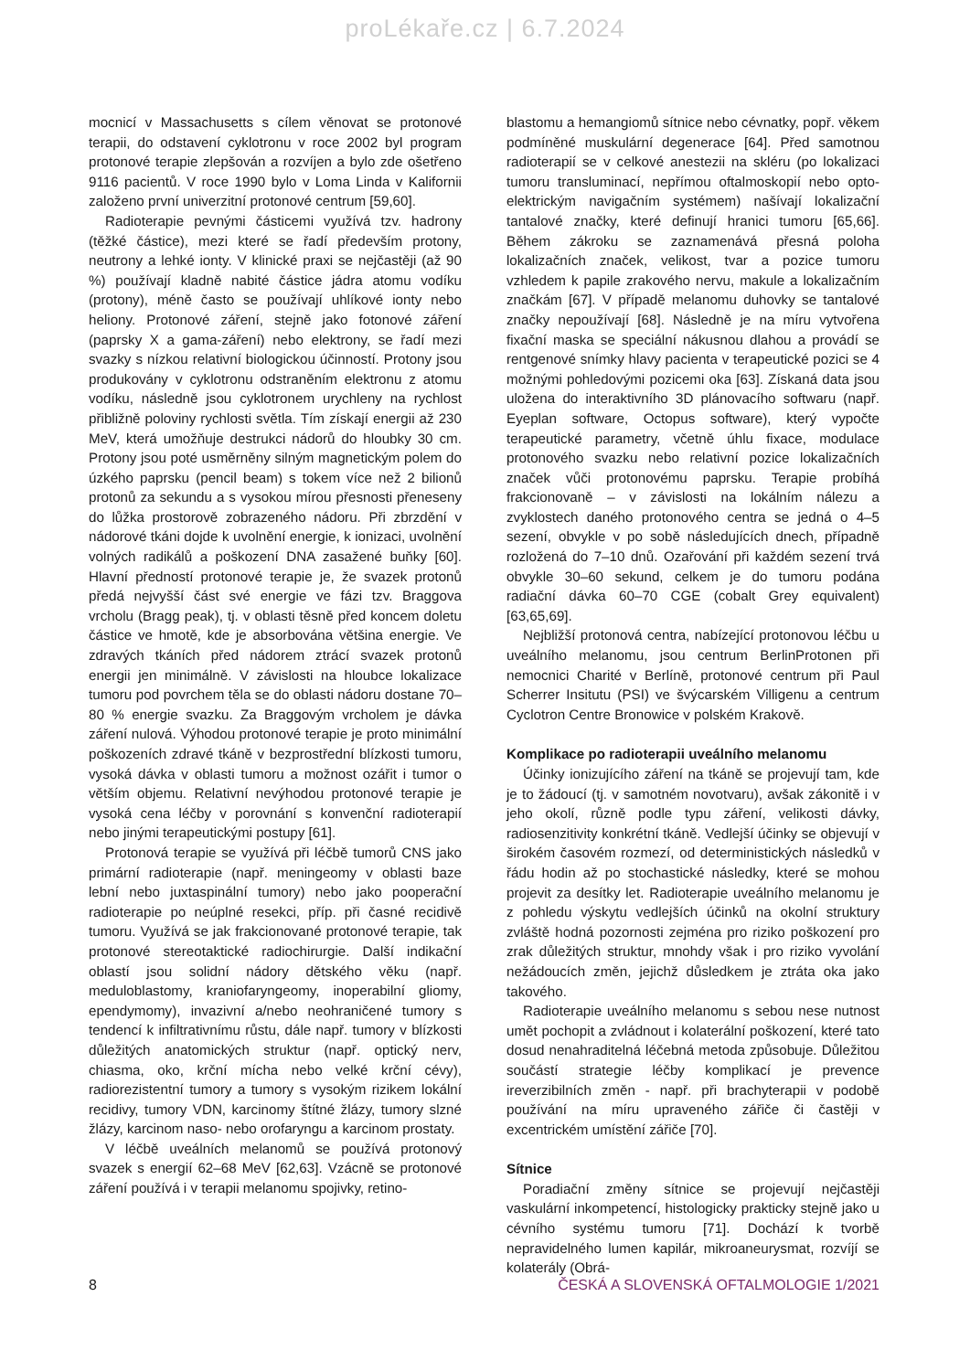proLékaře.cz | 6.7.2024
mocnicí v Massachusetts s cílem věnovat se protonové terapii, do odstavení cyklotronu v roce 2002 byl program protonové terapie zlepšován a rozvíjen a bylo zde ošetřeno 9116 pacientů. V roce 1990 bylo v Loma Linda v Kalifornii založeno první univerzitní protonové centrum [59,60].
Radioterapie pevnými částicemi využívá tzv. hadrony (těžké částice), mezi které se řadí především protony, neutrony a lehké ionty. V klinické praxi se nejčastěji (až 90 %) používají kladně nabité částice jádra atomu vodíku (protony), méně často se používají uhlíkové ionty nebo heliony. Protonové záření, stejně jako fotonové záření (paprsky X a gama-záření) nebo elektrony, se řadí mezi svazky s nízkou relativní biologickou účinností. Protony jsou produkovány v cyklotronu odstraněním elektronu z atomu vodíku, následně jsou cyklotronem urychleny na rychlost přibližně poloviny rychlosti světla. Tím získají energii až 230 MeV, která umožňuje destrukci nádorů do hloubky 30 cm. Protony jsou poté usměrněny silným magnetickým polem do úzkého paprsku (pencil beam) s tokem více než 2 bilionů protonů za sekundu a s vysokou mírou přesnosti přeneseny do lůžka prostorově zobrazeného nádoru. Při zbrzdění v nádorové tkáni dojde k uvolnění energie, k ionizaci, uvolnění volných radikálů a poškození DNA zasažené buňky [60]. Hlavní předností protonové terapie je, že svazek protonů předá nejvyšší část své energie ve fázi tzv. Braggova vrcholu (Bragg peak), tj. v oblasti těsně před koncem doletu částice ve hmotě, kde je absorbována většina energie. Ve zdravých tkáních před nádorem ztrácí svazek protonů energii jen minimálně. V závislosti na hloubce lokalizace tumoru pod povrchem těla se do oblasti nádoru dostane 70–80 % energie svazku. Za Braggovým vrcholem je dávka záření nulová. Výhodou protonové terapie je proto minimální poškozeních zdravé tkáně v bezprostřední blízkosti tumoru, vysoká dávka v oblasti tumoru a možnost ozářit i tumor o větším objemu. Relativní nevýhodou protonové terapie je vysoká cena léčby v porovnání s konvenční radioterapií nebo jinými terapeutickými postupy [61].
Protonová terapie se využívá při léčbě tumorů CNS jako primární radioterapie (např. meningeomy v oblasti baze lební nebo juxtaspinální tumory) nebo jako pooperační radioterapie po neúplné resekci, příp. při časné recidivě tumoru. Využívá se jak frakcionované protonové terapie, tak protonové stereotaktické radiochirurgie. Další indikační oblastí jsou solidní nádory dětského věku (např. meduloblastomy, kraniofaryngeomy, inoperabilní gliomy, ependymomy), invazivní a/nebo neohraničené tumory s tendencí k infiltrativnímu růstu, dále např. tumory v blízkosti důležitých anatomických struktur (např. optický nerv, chiasma, oko, krční mícha nebo velké krční cévy), radiorezistentní tumory a tumory s vysokým rizikem lokální recidivy, tumory VDN, karcinomy štítné žlázy, tumory slzné žlázy, karcinom naso- nebo orofaryngu a karcinom prostaty.
V léčbě uveálních melanomů se používá protonový svazek s energií 62–68 MeV [62,63]. Vzácně se protonové záření používá i v terapii melanomu spojivky, retino-
blastomu a hemangiomů sítnice nebo cévnatky, popř. věkem podmíněné muskulární degenerace [64]. Před samotnou radioterapií se v celkové anestezii na skléru (po lokalizaci tumoru transluminací, nepřímou oftalmoskopií nebo opto-elektrickým navigačním systémem) našívají lokalizační tantalové značky, které definují hranici tumoru [65,66]. Během zákroku se zaznamenává přesná poloha lokalizačních značek, velikost, tvar a pozice tumoru vzhledem k papile zrakového nervu, makule a lokalizačním značkám [67]. V případě melanomu duhovky se tantalové značky nepoužívají [68]. Následně je na míru vytvořena fixační maska se speciální nákusnou dlahou a provádí se rentgenové snímky hlavy pacienta v terapeutické pozici se 4 možnými pohledovými pozicemi oka [63]. Získaná data jsou uložena do interaktivního 3D plánovacího softwaru (např. Eyeplan software, Octopus software), který vypočte terapeutické parametry, včetně úhlu fixace, modulace protonového svazku nebo relativní pozice lokalizačních značek vůči protonovému paprsku. Terapie probíhá frakcionovaně – v závislosti na lokálním nálezu a zvyklostech daného protonového centra se jedná o 4–5 sezení, obvykle v po sobě následujících dnech, případně rozložená do 7–10 dnů. Ozařování při každém sezení trvá obvykle 30–60 sekund, celkem je do tumoru podána radiační dávka 60–70 CGE (cobalt Grey equivalent) [63,65,69].
Nejbližší protonová centra, nabízející protonovou léčbu u uveálního melanomu, jsou centrum BerlinProtonen při nemocnici Charité v Berlíně, protonové centrum při Paul Scherrer Insitutu (PSI) ve švýcarském Villigenu a centrum Cyclotron Centre Bronowice v polském Krakově.
Komplikace po radioterapii uveálního melanomu
Účinky ionizujícího záření na tkáně se projevují tam, kde je to žádoucí (tj. v samotném novotvaru), avšak zákonitě i v jeho okolí, různě podle typu záření, velikosti dávky, radiosenzitivity konkrétní tkáně. Vedlejší účinky se objevují v širokém časovém rozmezí, od deterministických následků v řádu hodin až po stochastické následky, které se mohou projevit za desítky let. Radioterapie uveálního melanomu je z pohledu výskytu vedlejších účinků na okolní struktury zvláště hodná pozornosti zejména pro riziko poškození pro zrak důležitých struktur, mnohdy však i pro riziko vyvolání nežádoucích změn, jejichž důsledkem je ztráta oka jako takového.
Radioterapie uveálního melanomu s sebou nese nutnost umět pochopit a zvládnout i kolaterální poškození, které tato dosud nenahraditelná léčebná metoda způsobuje. Důležitou součástí strategie léčby komplikací je prevence ireverzibilních změn - např. při brachyterapii v podobě používání na míru upraveného zářiče či častěji v excentrickém umístění zářiče [70].
Sítnice
Poradiační změny sítnice se projevují nejčastěji vaskulární inkompetencí, histologicky prakticky stejně jako u cévního systému tumoru [71]. Dochází k tvorbě nepravidelného lumen kapilár, mikroaneurysmat, rozvíjí se kolaterály (Obrá-
8 ČESKÁ A SLOVENSKÁ OFTALMOLOGIE 1/2021